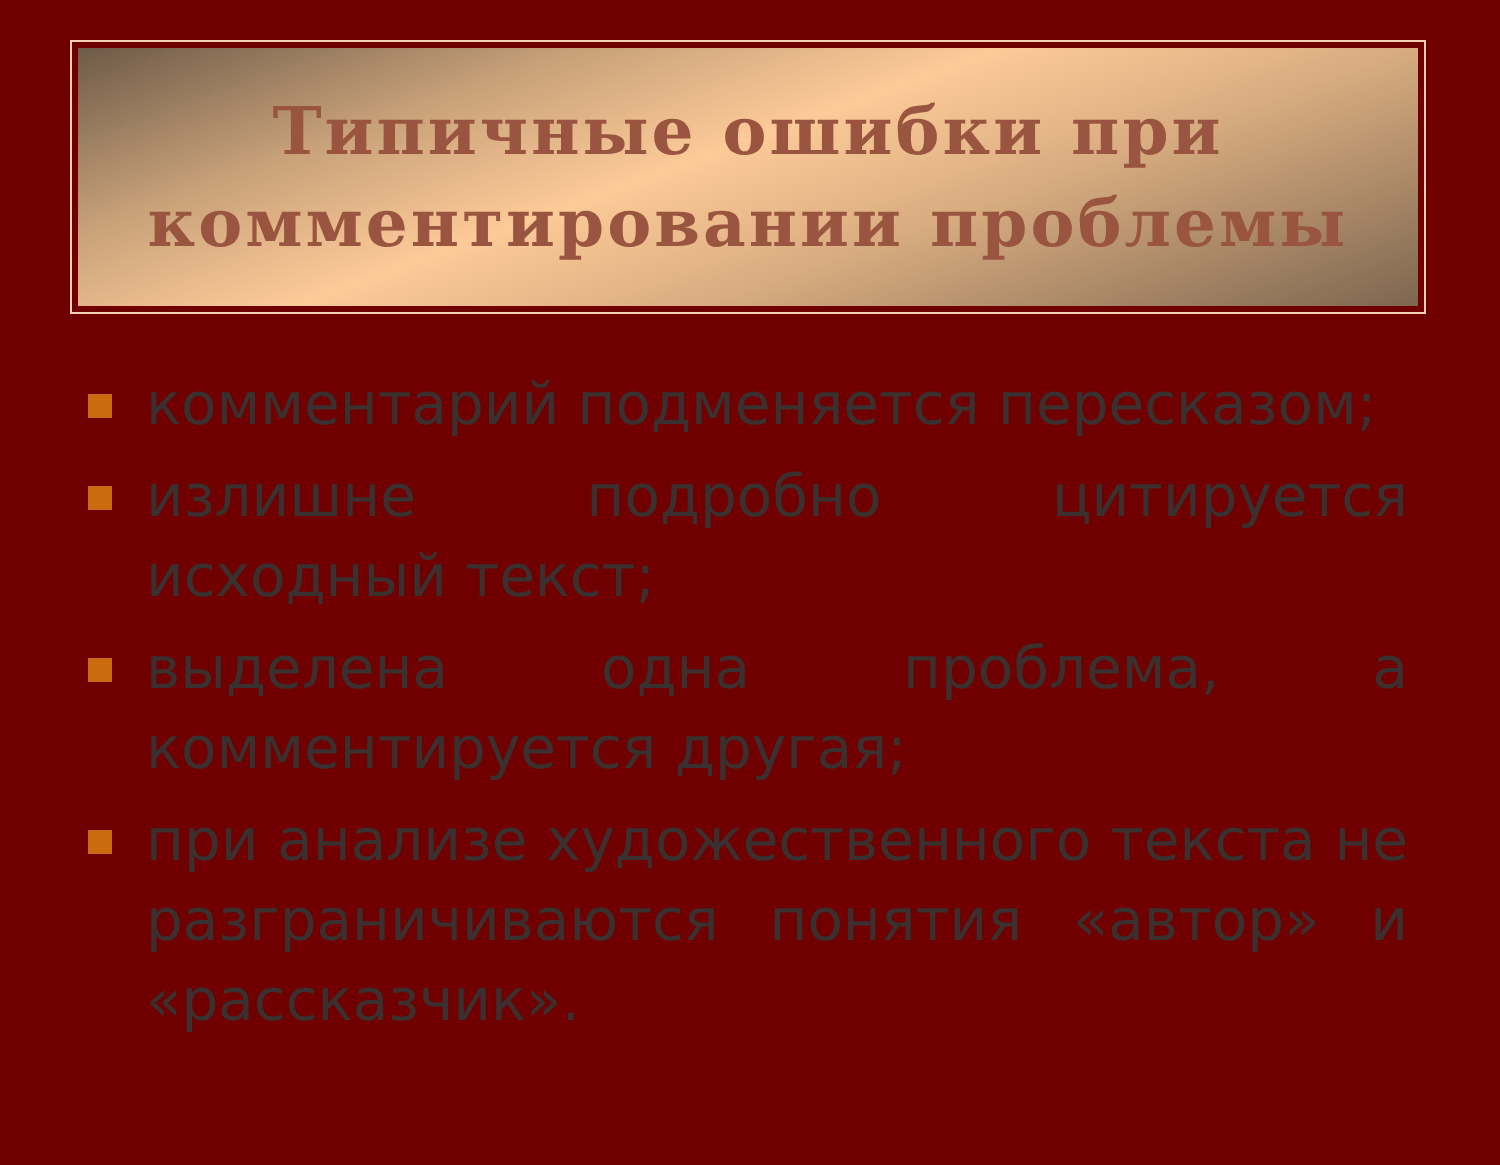Типичные ошибки при комментировании проблемы
комментарий подменяется пересказом;
излишне подробно цитируется исходный текст;
выделена одна проблема, а комментируется другая;
при анализе художественного текста не разграничиваются понятия «автор» и «рассказчик».